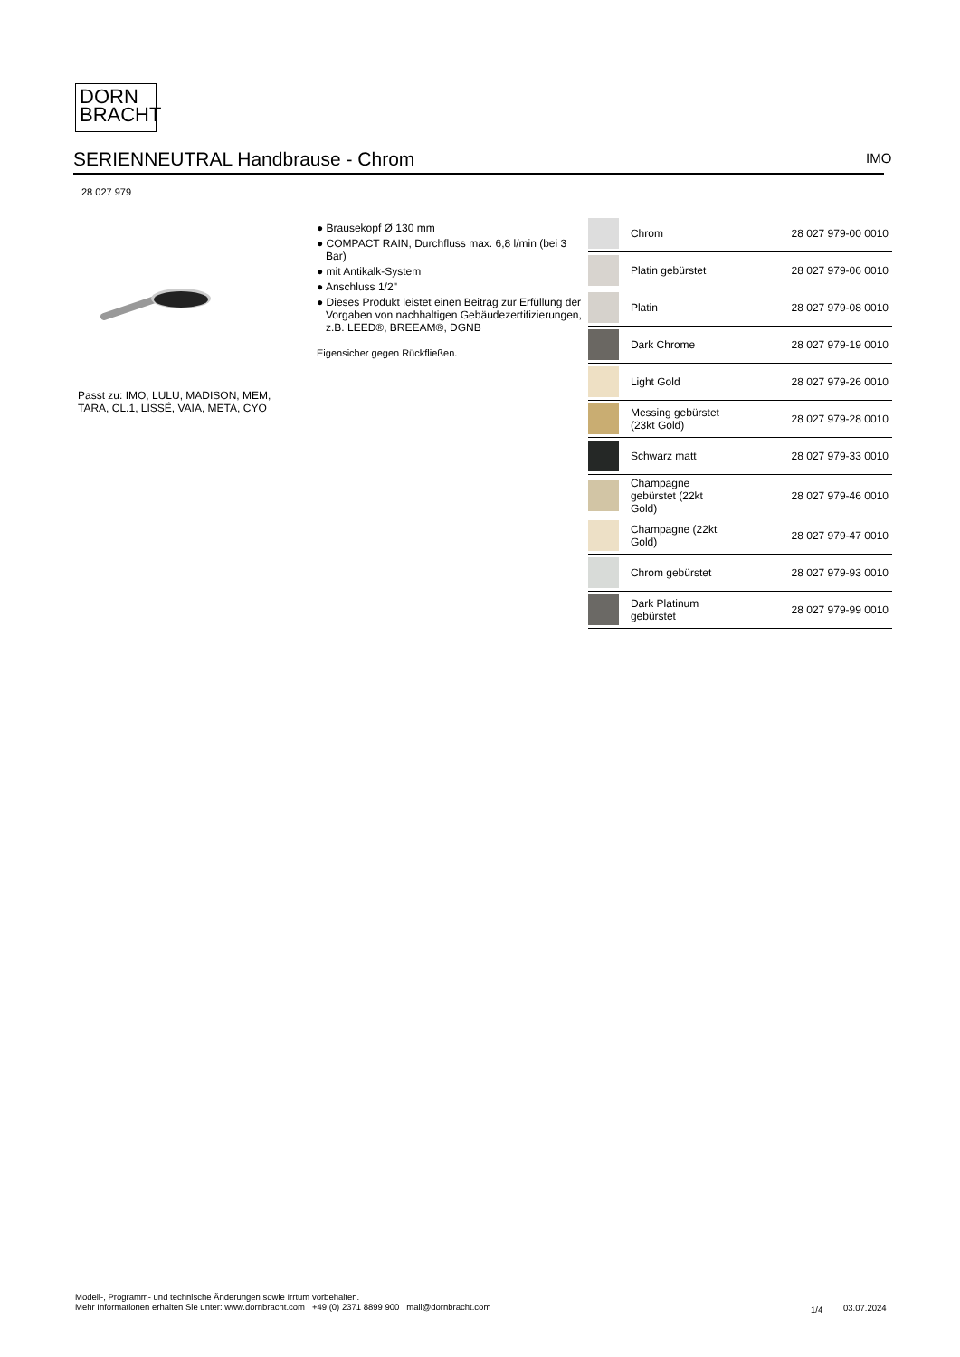DORN
BRACHT
SERIENNEUTRAL Handbrause - Chrom IMO
28 027 979
Passt zu: IMO, LULU, MADISON, MEM,
TARA, CL.1, LISSÉ, VAIA, META, CYO
● Brausekopf Ø 130 mm
● COMPACT RAIN, Durchfluss max. 6,8 l/min (bei 3 Bar)
● mit Antikalk-System
● Anschluss 1/2"
● Dieses Produkt leistet einen Beitrag zur Erfüllung der Vorgaben von nachhaltigen Gebäudezertifizierungen, z.B. LEED®, BREEAM®, DGNB
Eigensicher gegen Rückfließen.
| | Chrom | 28 027 979-00 0010 |
| | Platin gebürstet | 28 027 979-06 0010 |
| | Platin | 28 027 979-08 0010 |
| | Dark Chrome | 28 027 979-19 0010 |
| | Light Gold | 28 027 979-26 0010 |
| | Messing gebürstet (23kt Gold) | 28 027 979-28 0010 |
| | Schwarz matt | 28 027 979-33 0010 |
| | Champagne gebürstet (22kt Gold) | 28 027 979-46 0010 |
| | Champagne (22kt Gold) | 28 027 979-47 0010 |
| | Chrom gebürstet | 28 027 979-93 0010 |
| | Dark Platinum gebürstet | 28 027 979-99 0010 |
Modell-, Programm- und technische Änderungen sowie Irrtum vorbehalten.
Mehr Informationen erhalten Sie unter: www.dornbracht.com +49 (0) 2371 8899 900 mail@dornbracht.com
1/4 03.07.2024